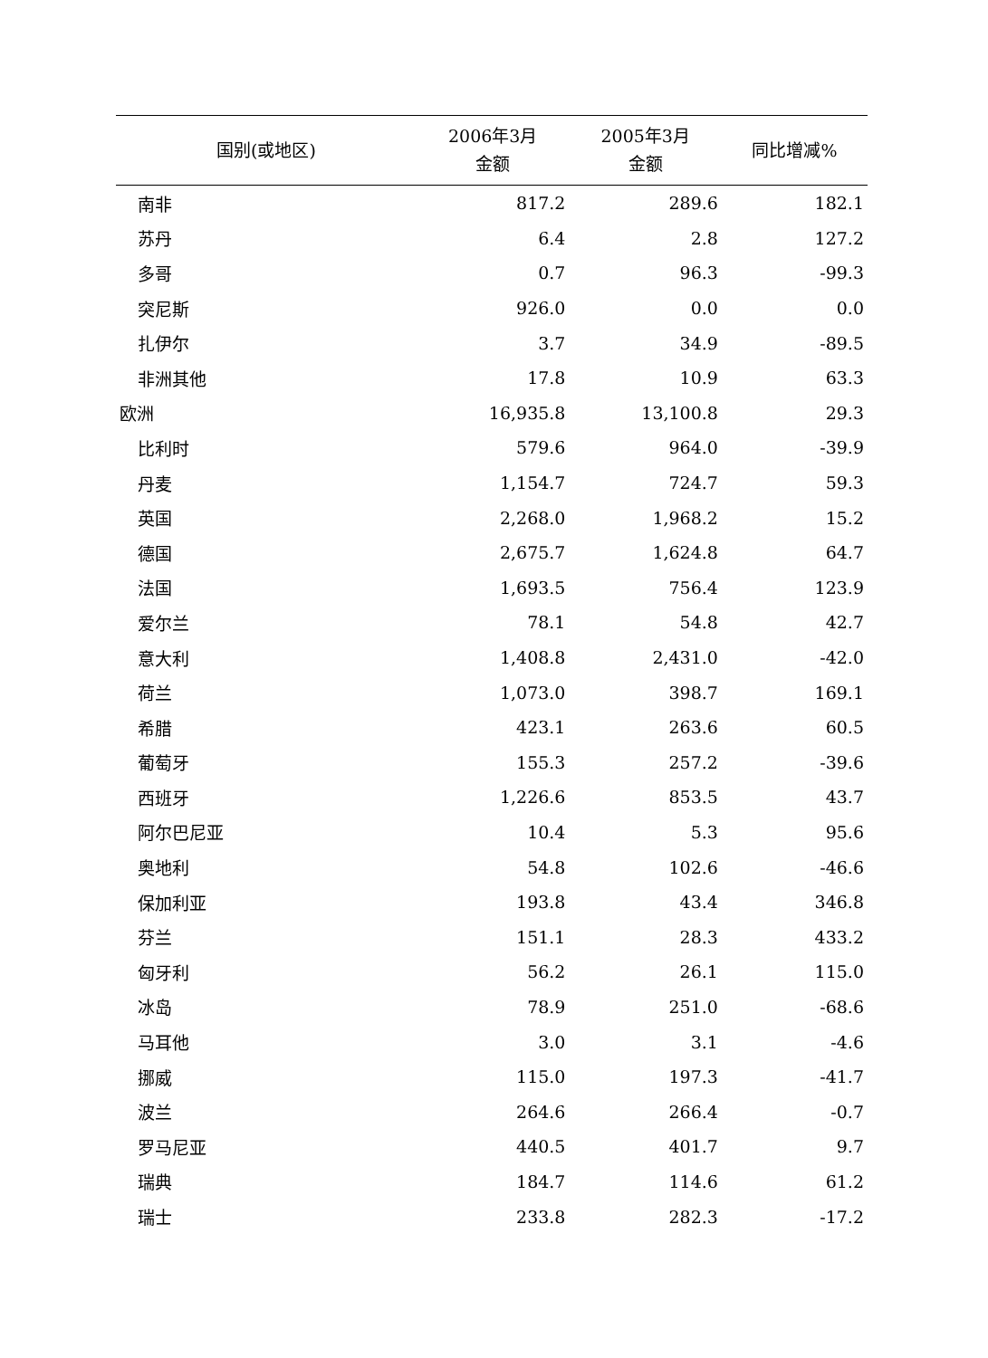| 国别(或地区) | 2006年3月 金额 | 2005年3月 金额 | 同比增减% |
| --- | --- | --- | --- |
| 南非 | 817.2 | 289.6 | 182.1 |
| 苏丹 | 6.4 | 2.8 | 127.2 |
| 多哥 | 0.7 | 96.3 | -99.3 |
| 突尼斯 | 926.0 | 0.0 | 0.0 |
| 扎伊尔 | 3.7 | 34.9 | -89.5 |
| 非洲其他 | 17.8 | 10.9 | 63.3 |
| 欧洲 | 16,935.8 | 13,100.8 | 29.3 |
| 比利时 | 579.6 | 964.0 | -39.9 |
| 丹麦 | 1,154.7 | 724.7 | 59.3 |
| 英国 | 2,268.0 | 1,968.2 | 15.2 |
| 德国 | 2,675.7 | 1,624.8 | 64.7 |
| 法国 | 1,693.5 | 756.4 | 123.9 |
| 爱尔兰 | 78.1 | 54.8 | 42.7 |
| 意大利 | 1,408.8 | 2,431.0 | -42.0 |
| 荷兰 | 1,073.0 | 398.7 | 169.1 |
| 希腊 | 423.1 | 263.6 | 60.5 |
| 葡萄牙 | 155.3 | 257.2 | -39.6 |
| 西班牙 | 1,226.6 | 853.5 | 43.7 |
| 阿尔巴尼亚 | 10.4 | 5.3 | 95.6 |
| 奥地利 | 54.8 | 102.6 | -46.6 |
| 保加利亚 | 193.8 | 43.4 | 346.8 |
| 芬兰 | 151.1 | 28.3 | 433.2 |
| 匈牙利 | 56.2 | 26.1 | 115.0 |
| 冰岛 | 78.9 | 251.0 | -68.6 |
| 马耳他 | 3.0 | 3.1 | -4.6 |
| 挪威 | 115.0 | 197.3 | -41.7 |
| 波兰 | 264.6 | 266.4 | -0.7 |
| 罗马尼亚 | 440.5 | 401.7 | 9.7 |
| 瑞典 | 184.7 | 114.6 | 61.2 |
| 瑞士 | 233.8 | 282.3 | -17.2 |